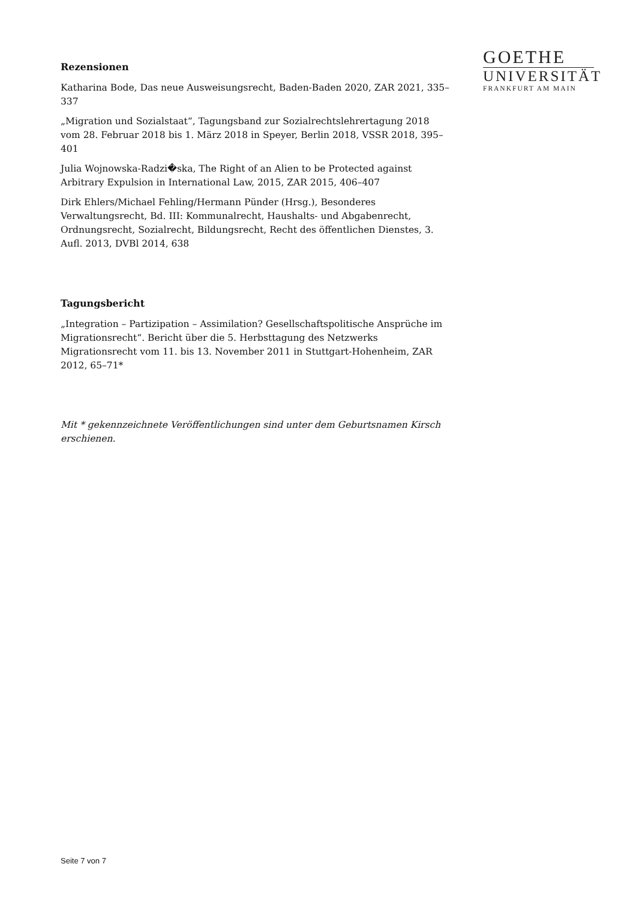GOETHE
UNIVERSITÄT
FRANKFURT AM MAIN
Rezensionen
Katharina Bode, Das neue Ausweisungsrecht, Baden-Baden 2020, ZAR 2021, 335–337
„Migration und Sozialstaat“, Tagungsband zur Sozialrechtslehrertagung 2018 vom 28. Februar 2018 bis 1. März 2018 in Speyer, Berlin 2018, VSSR 2018, 395–401
Julia Wojnowska-Radzi�ska, The Right of an Alien to be Protected against Arbitrary Expulsion in International Law, 2015, ZAR 2015, 406–407
Dirk Ehlers/Michael Fehling/Hermann Pünder (Hrsg.), Besonderes Verwaltungsrecht, Bd. III: Kommunalrecht, Haushalts- und Abgabenrecht, Ordnungsrecht, Sozialrecht, Bildungsrecht, Recht des öffentlichen Dienstes, 3. Aufl. 2013, DVBl 2014, 638
Tagungsbericht
„Integration – Partizipation – Assimilation? Gesellschaftspolitische Ansprüche im Migrationsrecht“. Bericht über die 5. Herbsttagung des Netzwerks Migrationsrecht vom 11. bis 13. November 2011 in Stuttgart-Hohenheim, ZAR 2012, 65–71*
Mit * gekennzeichnete Veröffentlichungen sind unter dem Geburtsnamen Kirsch erschienen.
Seite 7 von 7